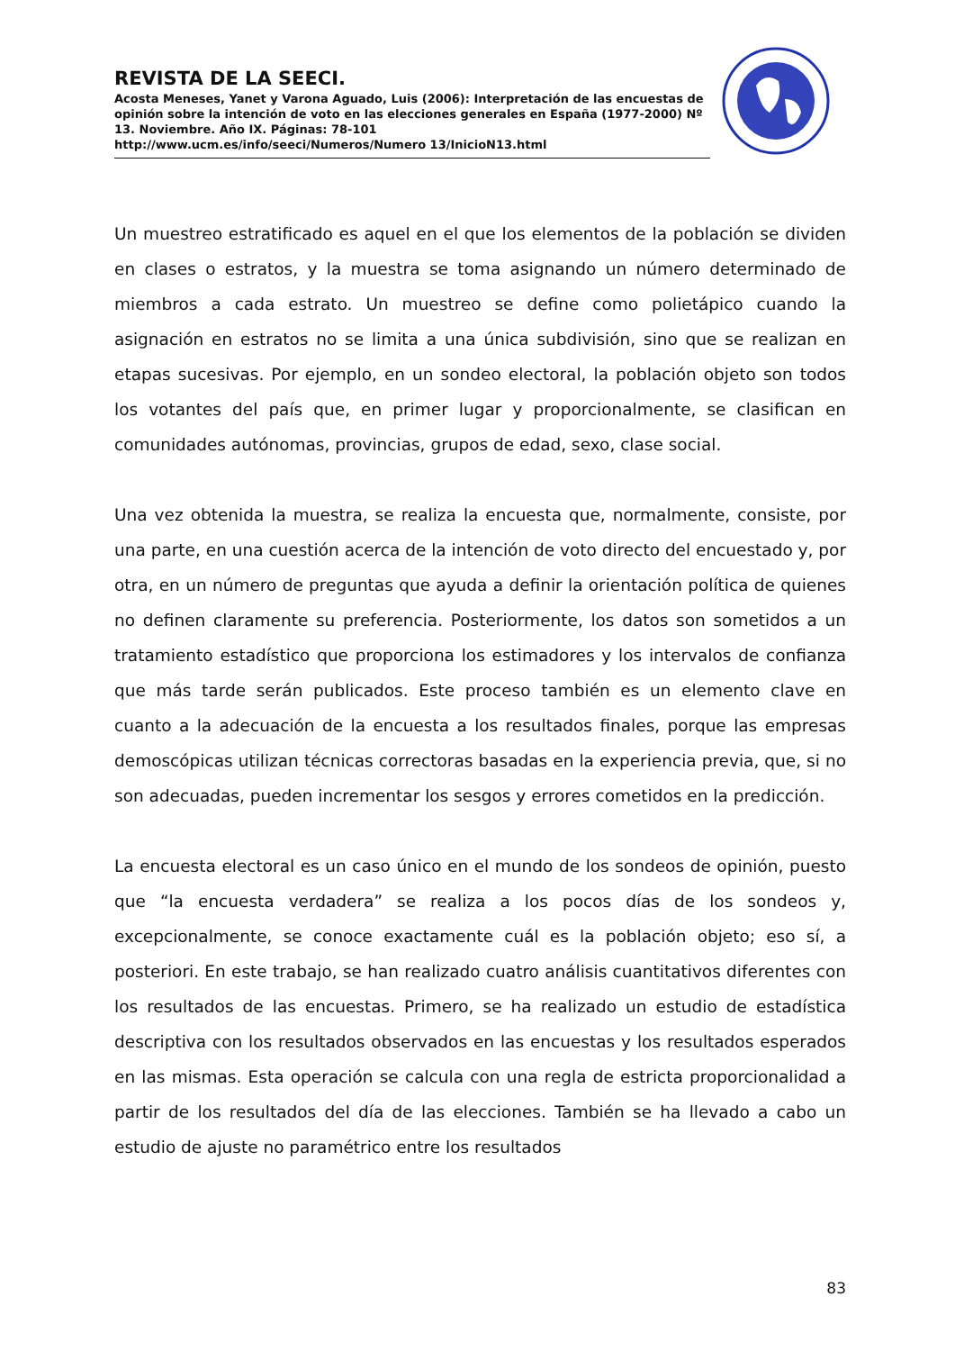REVISTA DE LA SEECI.
Acosta Meneses, Yanet y Varona Aguado, Luis (2006): Interpretación de las encuestas de opinión sobre la intención de voto en las elecciones generales en España (1977-2000) Nº 13. Noviembre. Año IX. Páginas: 78-101
http://www.ucm.es/info/seeci/Numeros/Numero 13/InicioN13.html
Un muestreo estratificado es aquel en el que los elementos de la población se dividen en clases o estratos, y la muestra se toma asignando un número determinado de miembros a cada estrato. Un muestreo se define como polietápico cuando la asignación en estratos no se limita a una única subdivisión, sino que se realizan en etapas sucesivas. Por ejemplo, en un sondeo electoral, la población objeto son todos los votantes del país que, en primer lugar y proporcionalmente, se clasifican en comunidades autónomas, provincias, grupos de edad, sexo, clase social.
Una vez obtenida la muestra, se realiza la encuesta que, normalmente, consiste, por una parte, en una cuestión acerca de la intención de voto directo del encuestado y, por otra, en un número de preguntas que ayuda a definir la orientación política de quienes no definen claramente su preferencia. Posteriormente, los datos son sometidos a un tratamiento estadístico que proporciona los estimadores y los intervalos de confianza que más tarde serán publicados. Este proceso también es un elemento clave en cuanto a la adecuación de la encuesta a los resultados finales, porque las empresas demoscópicas utilizan técnicas correctoras basadas en la experiencia previa, que, si no son adecuadas, pueden incrementar los sesgos y errores cometidos en la predicción.
La encuesta electoral es un caso único en el mundo de los sondeos de opinión, puesto que “la encuesta verdadera” se realiza a los pocos días de los sondeos y, excepcionalmente, se conoce exactamente cuál es la población objeto; eso sí, a posteriori. En este trabajo, se han realizado cuatro análisis cuantitativos diferentes con los resultados de las encuestas. Primero, se ha realizado un estudio de estadística descriptiva con los resultados observados en las encuestas y los resultados esperados en las mismas. Esta operación se calcula con una regla de estricta proporcionalidad a partir de los resultados del día de las elecciones. También se ha llevado a cabo un estudio de ajuste no paramétrico entre los resultados
83